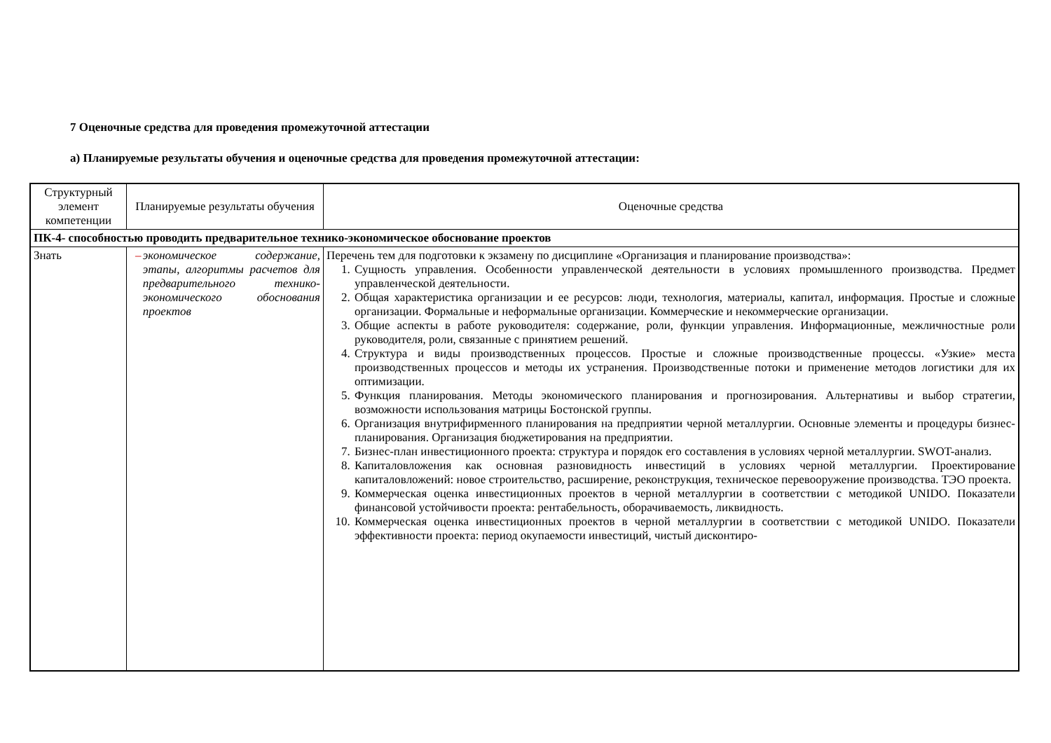7 Оценочные средства для проведения промежуточной аттестации
а) Планируемые результаты обучения и оценочные средства для проведения промежуточной аттестации:
| Структурный элемент компетенции | Планируемые результаты обучения | Оценочные средства |
| --- | --- | --- |
| ПК-4- способностью проводить предварительное технико-экономическое обоснование проектов | | |
| Знать | – экономическое содержание, этапы, алгоритмы расчетов для предварительного технико-экономического обоснования проектов | Перечень тем для подготовки к экзамену по дисциплине «Организация и планирование производства»: 1. Сущность управления. Особенности управленческой деятельности в условиях промышленного производства. Предмет управленческой деятельности. 2. Общая характеристика организации и ее ресурсов: люди, технология, материалы, капитал, информация. Простые и сложные организации. Формальные и неформальные организации. Коммерческие и некоммерческие организации. 3. Общие аспекты в работе руководителя: содержание, роли, функции управления. Информационные, межличностные роли руководителя, роли, связанные с принятием решений. 4. Структура и виды производственных процессов. Простые и сложные производственные процессы. «Узкие» места производственных процессов и методы их устранения. Производственные потоки и применение методов логистики для их оптимизации. 5. Функция планирования. Методы экономического планирования и прогнозирования. Альтернативы и выбор стратегии, возможности использования матрицы Бостонской группы. 6. Организация внутрифирменного планирования на предприятии черной металлургии. Основные элементы и процедуры бизнес-планирования. Организация бюджетирования на предприятии. 7. Бизнес-план инвестиционного проекта: структура и порядок его составления в условиях черной металлургии. SWOT-анализ. 8. Капиталовложения как основная разновидность инвестиций в условиях черной металлургии. Проектирование капиталовложений: новое строительство, расширение, реконструкция, техническое перевооружение производства. ТЭО проекта. 9. Коммерческая оценка инвестиционных проектов в черной металлургии в соответствии с методикой UNIDO. Показатели финансовой устойчивости проекта: рентабельность, оборачиваемость, ликвидность. 10. Коммерческая оценка инвестиционных проектов в черной металлургии в соответствии с методикой UNIDO. Показатели эффективности проекта: период окупаемости инвестиций, чистый дисконтиро- |